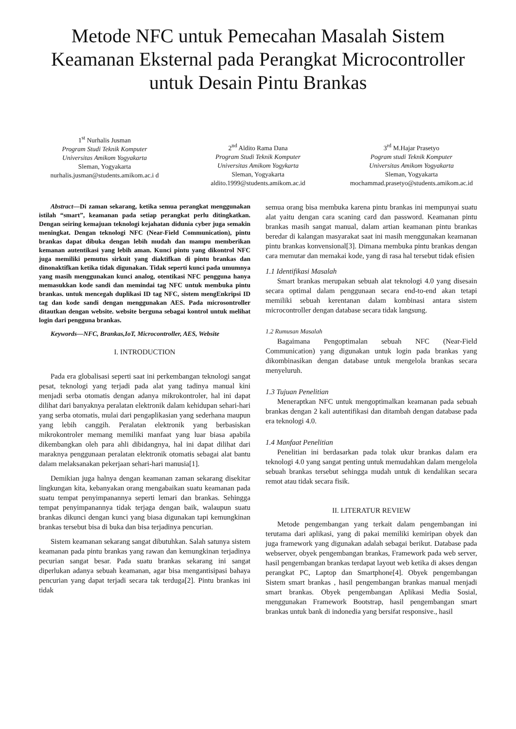Metode NFC untuk Pemecahan Masalah Sistem Keamanan Eksternal pada Perangkat Microcontroller untuk Desain Pintu Brankas
1<sup>st</sup> Nurhalis Jusman
Program Studi Teknik Komputer
Universitas Amikom Yogyakarta
Sleman, Yogyakarta
nurhalis.jusman@students.amikom.ac.i d
2<sup>nd</sup> Aldito Rama Dana
Program Studi Teknik Komputer
Universitas Amikom Yogykarta
Sleman, Yogyakarta
aldito.1999@students.amikom.ac.id
3<sup>rd</sup> M.Hajar Prasetyo
Pogram studi Teknik Komputer
Universitas Amikom Yogyakarta
Sleman, Yogyakarta
mochammad.prasetyo@students.amikom.ac.id
Abstract—Di zaman sekarang, ketika semua perangkat menggunakan istilah “smart”, keamanan pada setiap perangkat perlu ditingkatkan. Dengan seiring kemajuan teknologi kejahatan didunia cyber juga semakin meningkat. Dengan teknologi NFC (Near-Field Communication), pintu brankas dapat dibuka dengan lebih mudah dan mampu memberikan kemanan autentikasi yang lebih aman. Kunci pintu yang dikontrol NFC juga memiliki pemutus sirkuit yang diaktifkan di pintu brankas dan dinonaktifkan ketika tidak digunakan. Tidak seperti kunci pada umumnya yang masih menggunakan kunci analog, otentikasi NFC pengguna hanya memasukkan kode sandi dan memindai tag NFC untuk membuka pintu brankas. untuk mencegah duplikasi ID tag NFC, sistem mengEnkripsi ID tag dan kode sandi dengan menggunakan AES. Pada microsontroller ditautkan dengan website. website berguna sebagai kontrol untuk melihat login dari pengguna brankas.
Keywords—NFC, Brankas,IoT, Microcontroller, AES, Website
I. INTRODUCTION
Pada era globalisasi seperti saat ini perkembangan teknologi sangat pesat, teknologi yang terjadi pada alat yang tadinya manual kini menjadi serba otomatis dengan adanya mikrokontroler, hal ini dapat dilihat dari banyaknya peralatan elektronik dalam kehidupan sehari-hari yang serba otomatis, mulai dari pengaplikasian yang sederhana maupun yang lebih canggih. Peralatan elektronik yang berbasiskan mikrokontroler memang memiliki manfaat yang luar biasa apabila dikembangkan oleh para ahli dibidangnya, hal ini dapat dilihat dari maraknya penggunaan peralatan elektronik otomatis sebagai alat bantu dalam melaksanakan pekerjaan sehari-hari manusia[1].
Demikian juga halnya dengan keamanan zaman sekarang disekitar lingkungan kita, kebanyakan orang mengabaikan suatu keamanan pada suatu tempat penyimpanannya seperti lemari dan brankas. Sehingga tempat penyimpanannya tidak terjaga dengan baik, walaupun suatu brankas dikunci dengan kunci yang biasa digunakan tapi kemungkinan brankas tersebut bisa di buka dan bisa terjadinya pencurian.
Sistem keamanan sekarang sangat dibutuhkan. Salah satunya sistem keamanan pada pintu brankas yang rawan dan kemungkinan terjadinya pecurian sangat besar. Pada suatu brankas sekarang ini sangat diperlukan adanya sebuah keamanan, agar bisa mengantisipasi bahaya pencurian yang dapat terjadi secara tak terduga[2]. Pintu brankas ini tidak
semua orang bisa membuka karena pintu brankas ini mempunyai suatu alat yaitu dengan cara scaning card dan password. Keamanan pintu brankas masih sangat manual, dalam artian keamanan pintu brankas beredar di kalangan masyarakat saat ini masih menggunakan keamanan pintu brankas konvensional[3]. Dimana membuka pintu brankas dengan cara memutar dan memakai kode, yang di rasa hal tersebut tidak efisien
1.1 Identifikasi Masalah
Smart brankas merupakan sebuah alat teknologi 4.0 yang disesain secara optimal dalam penggunaan secara end-to-end akan tetapi memiliki sebuah kerentanan dalam kombinasi antara sistem microcontroller dengan database secara tidak langsung.
1.2 Rumusan Masalah
Bagaimana Pengoptimalan sebuah NFC (Near-Field Communication) yang digunakan untuk login pada brankas yang dikombinasikan dengan database untuk mengelola brankas secara menyeluruh.
1.3 Tujuan Penelitian
Meneraptkan NFC untuk mengoptimalkan keamanan pada sebuah brankas dengan 2 kali autentifikasi dan ditambah dengan database pada era teknologi 4.0.
1.4 Manfaat Penelitian
Penelitian ini berdasarkan pada tolak ukur brankas dalam era teknologi 4.0 yang sangat penting untuk memudahkan dalam mengelola sebuah brankas tersebut sehingga mudah untuk di kendalikan secara remot atau tidak secara fisik.
II. LITERATUR REVIEW
Metode pengembangan yang terkait dalam pengembangan ini terutama dari aplikasi, yang di pakai memiliki kemiripan obyek dan juga framework yang digunakan adalah sebagai berikut. Database pada webserver, obyek pengembangan brankas, Framework pada web server, hasil pengembangan brankas terdapat layout web ketika di akses dengan perangkat PC, Laptop dan Smartphone[4]. Obyek pengembangan Sistem smart brankas , hasil pengembangan brankas manual menjadi smart brankas. Obyek pengembangan Aplikasi Media Sosial, menggunakan Framework Bootstrap, hasil pengembangan smart brankas untuk bank di indonedia yang bersifat responsive., hasil